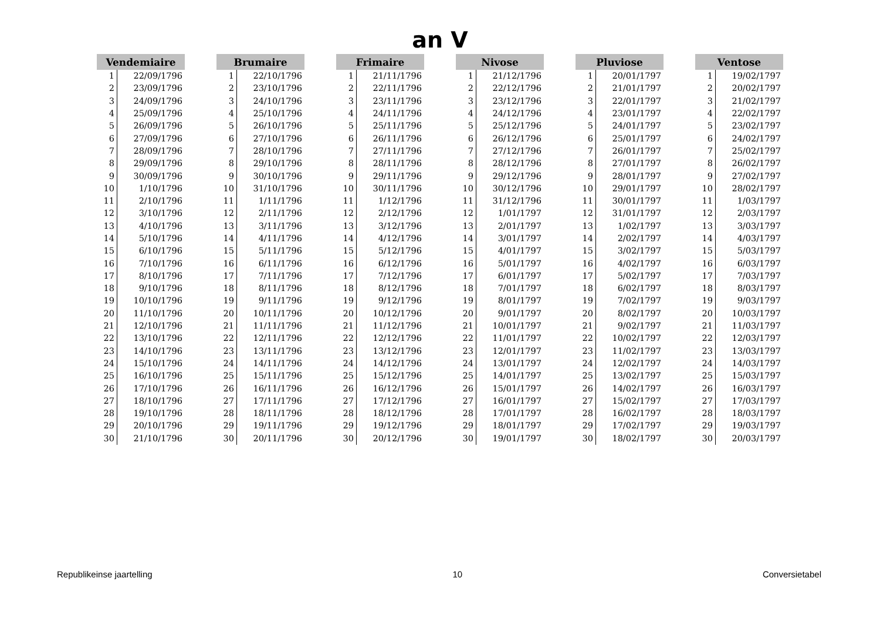an V
| Vendemiaire | |
| --- | --- |
| 1 | 22/09/1796 |
| 2 | 23/09/1796 |
| 3 | 24/09/1796 |
| 4 | 25/09/1796 |
| 5 | 26/09/1796 |
| 6 | 27/09/1796 |
| 7 | 28/09/1796 |
| 8 | 29/09/1796 |
| 9 | 30/09/1796 |
| 10 | 1/10/1796 |
| 11 | 2/10/1796 |
| 12 | 3/10/1796 |
| 13 | 4/10/1796 |
| 14 | 5/10/1796 |
| 15 | 6/10/1796 |
| 16 | 7/10/1796 |
| 17 | 8/10/1796 |
| 18 | 9/10/1796 |
| 19 | 10/10/1796 |
| 20 | 11/10/1796 |
| 21 | 12/10/1796 |
| 22 | 13/10/1796 |
| 23 | 14/10/1796 |
| 24 | 15/10/1796 |
| 25 | 16/10/1796 |
| 26 | 17/10/1796 |
| 27 | 18/10/1796 |
| 28 | 19/10/1796 |
| 29 | 20/10/1796 |
| 30 | 21/10/1796 |
| Brumaire | |
| --- | --- |
| 1 | 22/10/1796 |
| 2 | 23/10/1796 |
| 3 | 24/10/1796 |
| 4 | 25/10/1796 |
| 5 | 26/10/1796 |
| 6 | 27/10/1796 |
| 7 | 28/10/1796 |
| 8 | 29/10/1796 |
| 9 | 30/10/1796 |
| 10 | 31/10/1796 |
| 11 | 1/11/1796 |
| 12 | 2/11/1796 |
| 13 | 3/11/1796 |
| 14 | 4/11/1796 |
| 15 | 5/11/1796 |
| 16 | 6/11/1796 |
| 17 | 7/11/1796 |
| 18 | 8/11/1796 |
| 19 | 9/11/1796 |
| 20 | 10/11/1796 |
| 21 | 11/11/1796 |
| 22 | 12/11/1796 |
| 23 | 13/11/1796 |
| 24 | 14/11/1796 |
| 25 | 15/11/1796 |
| 26 | 16/11/1796 |
| 27 | 17/11/1796 |
| 28 | 18/11/1796 |
| 29 | 19/11/1796 |
| 30 | 20/11/1796 |
| Frimaire | |
| --- | --- |
| 1 | 21/11/1796 |
| 2 | 22/11/1796 |
| 3 | 23/11/1796 |
| 4 | 24/11/1796 |
| 5 | 25/11/1796 |
| 6 | 26/11/1796 |
| 7 | 27/11/1796 |
| 8 | 28/11/1796 |
| 9 | 29/11/1796 |
| 10 | 30/11/1796 |
| 11 | 1/12/1796 |
| 12 | 2/12/1796 |
| 13 | 3/12/1796 |
| 14 | 4/12/1796 |
| 15 | 5/12/1796 |
| 16 | 6/12/1796 |
| 17 | 7/12/1796 |
| 18 | 8/12/1796 |
| 19 | 9/12/1796 |
| 20 | 10/12/1796 |
| 21 | 11/12/1796 |
| 22 | 12/12/1796 |
| 23 | 13/12/1796 |
| 24 | 14/12/1796 |
| 25 | 15/12/1796 |
| 26 | 16/12/1796 |
| 27 | 17/12/1796 |
| 28 | 18/12/1796 |
| 29 | 19/12/1796 |
| 30 | 20/12/1796 |
| Nivose | |
| --- | --- |
| 1 | 21/12/1796 |
| 2 | 22/12/1796 |
| 3 | 23/12/1796 |
| 4 | 24/12/1796 |
| 5 | 25/12/1796 |
| 6 | 26/12/1796 |
| 7 | 27/12/1796 |
| 8 | 28/12/1796 |
| 9 | 29/12/1796 |
| 10 | 30/12/1796 |
| 11 | 31/12/1796 |
| 12 | 1/01/1797 |
| 13 | 2/01/1797 |
| 14 | 3/01/1797 |
| 15 | 4/01/1797 |
| 16 | 5/01/1797 |
| 17 | 6/01/1797 |
| 18 | 7/01/1797 |
| 19 | 8/01/1797 |
| 20 | 9/01/1797 |
| 21 | 10/01/1797 |
| 22 | 11/01/1797 |
| 23 | 12/01/1797 |
| 24 | 13/01/1797 |
| 25 | 14/01/1797 |
| 26 | 15/01/1797 |
| 27 | 16/01/1797 |
| 28 | 17/01/1797 |
| 29 | 18/01/1797 |
| 30 | 19/01/1797 |
| Pluviose | |
| --- | --- |
| 1 | 20/01/1797 |
| 2 | 21/01/1797 |
| 3 | 22/01/1797 |
| 4 | 23/01/1797 |
| 5 | 24/01/1797 |
| 6 | 25/01/1797 |
| 7 | 26/01/1797 |
| 8 | 27/01/1797 |
| 9 | 28/01/1797 |
| 10 | 29/01/1797 |
| 11 | 30/01/1797 |
| 12 | 31/01/1797 |
| 13 | 1/02/1797 |
| 14 | 2/02/1797 |
| 15 | 3/02/1797 |
| 16 | 4/02/1797 |
| 17 | 5/02/1797 |
| 18 | 6/02/1797 |
| 19 | 7/02/1797 |
| 20 | 8/02/1797 |
| 21 | 9/02/1797 |
| 22 | 10/02/1797 |
| 23 | 11/02/1797 |
| 24 | 12/02/1797 |
| 25 | 13/02/1797 |
| 26 | 14/02/1797 |
| 27 | 15/02/1797 |
| 28 | 16/02/1797 |
| 29 | 17/02/1797 |
| 30 | 18/02/1797 |
| Ventose | |
| --- | --- |
| 1 | 19/02/1797 |
| 2 | 20/02/1797 |
| 3 | 21/02/1797 |
| 4 | 22/02/1797 |
| 5 | 23/02/1797 |
| 6 | 24/02/1797 |
| 7 | 25/02/1797 |
| 8 | 26/02/1797 |
| 9 | 27/02/1797 |
| 10 | 28/02/1797 |
| 11 | 1/03/1797 |
| 12 | 2/03/1797 |
| 13 | 3/03/1797 |
| 14 | 4/03/1797 |
| 15 | 5/03/1797 |
| 16 | 6/03/1797 |
| 17 | 7/03/1797 |
| 18 | 8/03/1797 |
| 19 | 9/03/1797 |
| 20 | 10/03/1797 |
| 21 | 11/03/1797 |
| 22 | 12/03/1797 |
| 23 | 13/03/1797 |
| 24 | 14/03/1797 |
| 25 | 15/03/1797 |
| 26 | 16/03/1797 |
| 27 | 17/03/1797 |
| 28 | 18/03/1797 |
| 29 | 19/03/1797 |
| 30 | 20/03/1797 |
Republikeinse jaartelling 10 Conversietabel